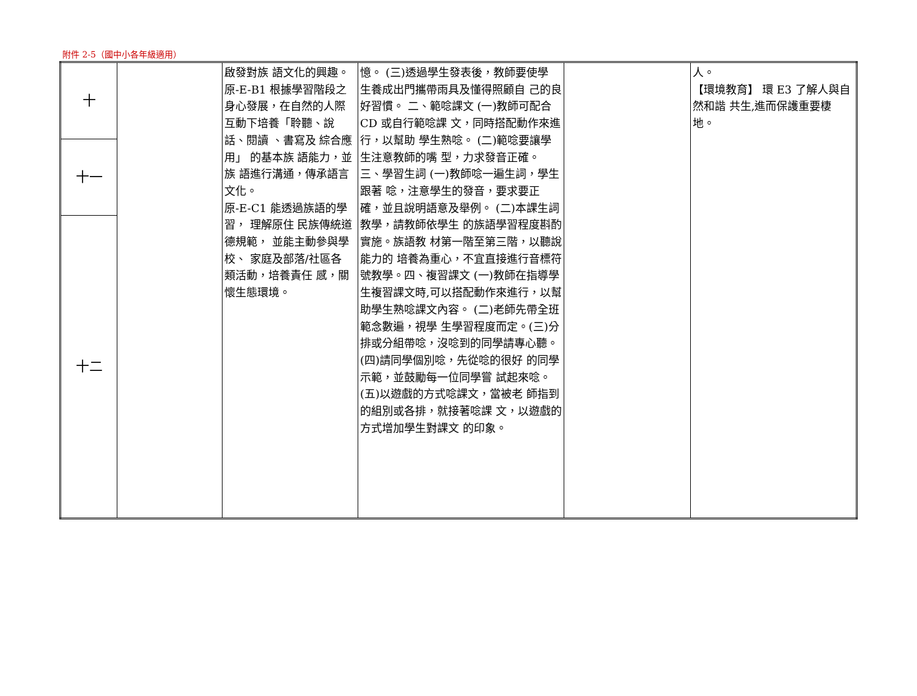附件 2-5（國中小各年級適用）
| 十 | | 啟發對族 語文化的興趣。 原-E-B1 根據學習階段之身心發展，在自然的人際互動下培養「聆聽、說話、閱讀 、書寫及 綜合應用」 的基本族 語能力，並族 語進行溝通，傳承語言文化。 原-E-C1 能透過族語的學習， 理解原住 民族傳統道德規範， 並能主動參與學校、 家庭及部落/社區各 類活動，培養責任 感，關懷生態環境。 | 憶。 (三)透過學生發表後，教師要使學 生養成出門攜帶雨具及懂得照顧自 己的良好習慣。 二、範唸課文 (一)教師可配合 CD 或自行範唸課 文，同時搭配動作來進行，以幫助 學生熟唸。 (二)範唸要讓學生注意教師的嘴 型，力求發音正確。 三、學習生詞 (一)教師唸一遍生詞，學生跟著 唸，注意學生的發音，要求要正 確，並且說明語意及舉例。 (二)本課生詞教學，請教師依學生 的族語學習程度斟酌實施。族語教 材第一階至第三階，以聽說能力的 培養為重心，不宜直接進行音標符 號教學。四、複習課文 (一)教師在指導學生複習課文時,可以搭配動作來進行，以幫助學生熟唸課文內容。 (二)老師先帶全班範念數遍，視學 生學習程度而定。(三)分排或分組帶唸，沒唸到的同學請專心聽。 (四)請同學個別唸，先從唸的很好 的同學示範，並鼓勵每一位同學嘗 試起來唸。 (五)以遊戲的方式唸課文，當被老 師指到的組別或各排，就接著唸課 文，以遊戲的方式增加學生對課文 的印象。 | | 人。 【環境教育】 環 E3 了解人與自然和諧 共生,進而保護重要棲 地。 |
| 十一 | | | | | |